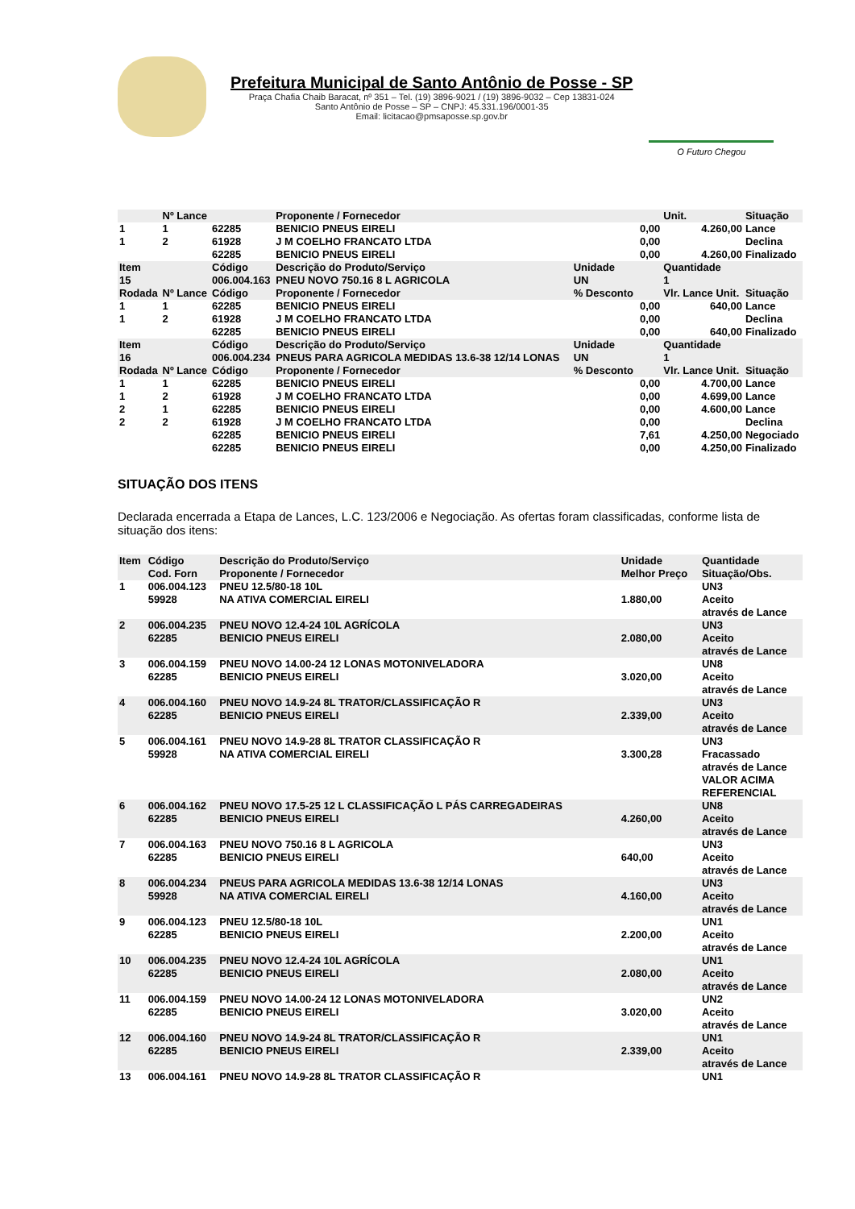Prefeitura Municipal de Santo Antônio de Posse - SP
Praça Chafia Chaib Baracat, nº 351 – Tel. (19) 3896-9021 / (19) 3896-9032 – Cep 13831-024
Santo Antônio de Posse – SP – CNPJ: 45.331.196/0001-35
Email: licitacao@pmsaposse.sp.gov.br
O Futuro Chegou
| | Nº Lance | | Proponente / Fornecedor | | | Unit. | Situação |
| 1 | 1 | 62285 | BENICIO PNEUS EIRELI | | 0,00 | 4.260,00 | Lance |
| 1 | 2 | 61928 | J M COELHO FRANCATO LTDA | | 0,00 | | Declina |
| | | 62285 | BENICIO PNEUS EIRELI | | 0,00 | 4.260,00 | Finalizado |
| Item 15 Rodada | Nº Lance | Código 006.004.163 Código | Descrição do Produto/Serviço PNEU NOVO 750.16 8 L AGRICOLA Proponente / Fornecedor | Unidade UN % Desconto | | Quantidade 1 Vlr. Lance Unit. | Situação |
| 1 | 1 | 62285 | BENICIO PNEUS EIRELI | | 0,00 | 640,00 | Lance |
| 1 | 2 | 61928 | J M COELHO FRANCATO LTDA | | 0,00 | | Declina |
| | | 62285 | BENICIO PNEUS EIRELI | | 0,00 | 640,00 | Finalizado |
| Item 16 Rodada | Nº Lance | Código 006.004.234 Código | Descrição do Produto/Serviço PNEUS PARA AGRICOLA MEDIDAS 13.6-38 12/14 LONAS Proponente / Fornecedor | Unidade UN % Desconto | | Quantidade 1 Vlr. Lance Unit. | Situação |
| 1 | 1 | 62285 | BENICIO PNEUS EIRELI | | 0,00 | 4.700,00 | Lance |
| 1 | 2 | 61928 | J M COELHO FRANCATO LTDA | | 0,00 | 4.699,00 | Lance |
| 2 | 1 | 62285 | BENICIO PNEUS EIRELI | | 0,00 | 4.600,00 | Lance |
| 2 | 2 | 61928 | J M COELHO FRANCATO LTDA | | 0,00 | | Declina |
| | | 62285 | BENICIO PNEUS EIRELI | | 7,61 | 4.250,00 | Negociado |
| | | 62285 | BENICIO PNEUS EIRELI | | 0,00 | 4.250,00 | Finalizado |
SITUAÇÃO DOS ITENS
Declarada encerrada a Etapa de Lances, L.C. 123/2006 e Negociação. As ofertas foram classificadas, conforme lista de situação dos itens:
| Item | Código Cod. Forn | Descrição do Produto/Serviço Proponente / Fornecedor | Unidade Melhor Preço | Quantidade Situação/Obs. |
| --- | --- | --- | --- | --- |
| 1 | 006.004.123 59928 | PNEU 12.5/80-18 10L NA ATIVA COMERCIAL EIRELI | 1.880,00 | UN3 Aceito através de Lance |
| 2 | 006.004.235 62285 | PNEU NOVO 12.4-24 10L AGRÍCOLA BENICIO PNEUS EIRELI | 2.080,00 | UN3 Aceito através de Lance |
| 3 | 006.004.159 62285 | PNEU NOVO 14.00-24 12 LONAS MOTONIVELADORA BENICIO PNEUS EIRELI | 3.020,00 | UN8 Aceito através de Lance |
| 4 | 006.004.160 62285 | PNEU NOVO 14.9-24 8L TRATOR/CLASSIFICAÇÃO R BENICIO PNEUS EIRELI | 2.339,00 | UN3 Aceito através de Lance |
| 5 | 006.004.161 59928 | PNEU NOVO 14.9-28 8L TRATOR CLASSIFICAÇÃO R NA ATIVA COMERCIAL EIRELI | 3.300,28 | UN3 Fracassado através de Lance VALOR ACIMA REFERENCIAL |
| 6 | 006.004.162 62285 | PNEU NOVO 17.5-25 12 L CLASSIFICAÇÃO L PÁS CARREGADEIRAS BENICIO PNEUS EIRELI | 4.260,00 | UN8 Aceito através de Lance |
| 7 | 006.004.163 62285 | PNEU NOVO 750.16 8 L AGRICOLA BENICIO PNEUS EIRELI | 640,00 | UN3 Aceito através de Lance |
| 8 | 006.004.234 59928 | PNEUS PARA AGRICOLA MEDIDAS 13.6-38 12/14 LONAS NA ATIVA COMERCIAL EIRELI | 4.160,00 | UN3 Aceito através de Lance |
| 9 | 006.004.123 62285 | PNEU 12.5/80-18 10L BENICIO PNEUS EIRELI | 2.200,00 | UN1 Aceito através de Lance |
| 10 | 006.004.235 62285 | PNEU NOVO 12.4-24 10L AGRÍCOLA BENICIO PNEUS EIRELI | 2.080,00 | UN1 Aceito através de Lance |
| 11 | 006.004.159 62285 | PNEU NOVO 14.00-24 12 LONAS MOTONIVELADORA BENICIO PNEUS EIRELI | 3.020,00 | UN2 Aceito através de Lance |
| 12 | 006.004.160 62285 | PNEU NOVO 14.9-24 8L TRATOR/CLASSIFICAÇÃO R BENICIO PNEUS EIRELI | 2.339,00 | UN1 Aceito através de Lance |
| 13 | 006.004.161 | PNEU NOVO 14.9-28 8L TRATOR CLASSIFICAÇÃO R | | UN1 |